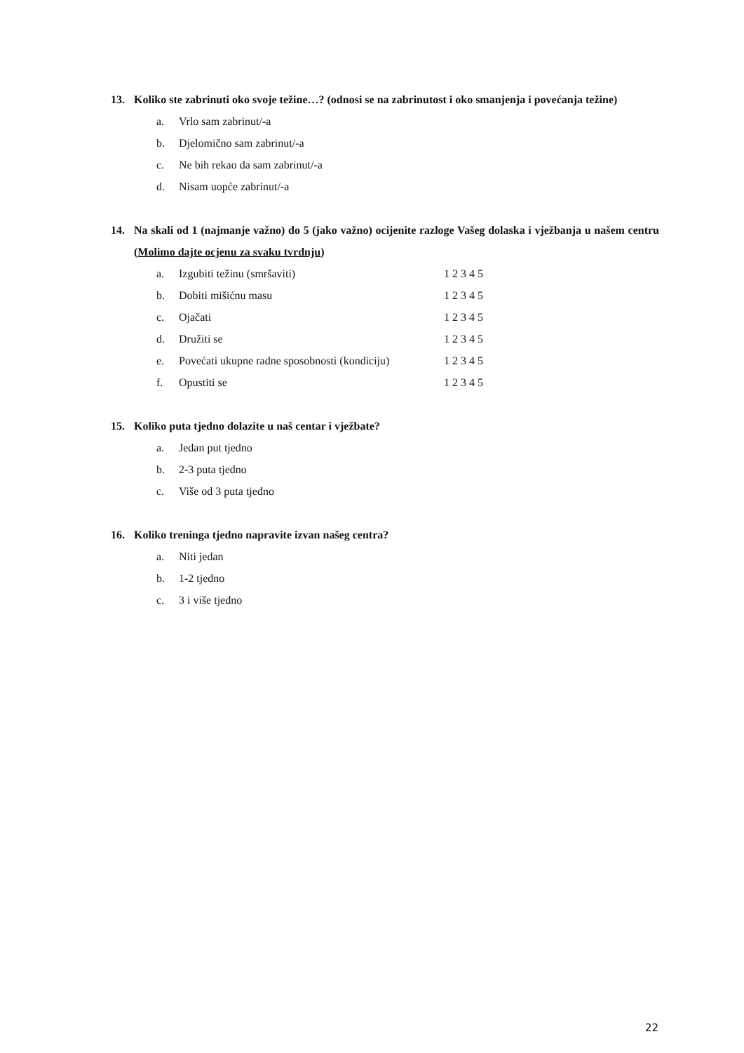13. Koliko ste zabrinuti oko svoje težine…? (odnosi se na zabrinutost i oko smanjenja i povećanja težine)
a. Vrlo sam zabrinut/-a
b. Djelomično sam zabrinut/-a
c. Ne bih rekao da sam zabrinut/-a
d. Nisam uopće zabrinut/-a
14. Na skali od 1 (najmanje važno) do 5 (jako važno) ocijenite razloge Vašeg dolaska i vježbanja u našem centru (Molimo dajte ocjenu za svaku tvrdnju)
a. Izgubiti težinu (smršaviti) 1 2 3 4 5
b. Dobiti mišićnu masu 1 2 3 4 5
c. Ojačati 1 2 3 4 5
d. Družiti se 1 2 3 4 5
e. Povećati ukupne radne sposobnosti (kondiciju) 1 2 3 4 5
f. Opustiti se 1 2 3 4 5
15. Koliko puta tjedno dolazite u naš centar i vježbate?
a. Jedan put tjedno
b. 2-3 puta tjedno
c. Više od 3 puta tjedno
16. Koliko treninga tjedno napravite izvan našeg centra?
a. Niti jedan
b. 1-2 tjedno
c. 3 i više tjedno
22